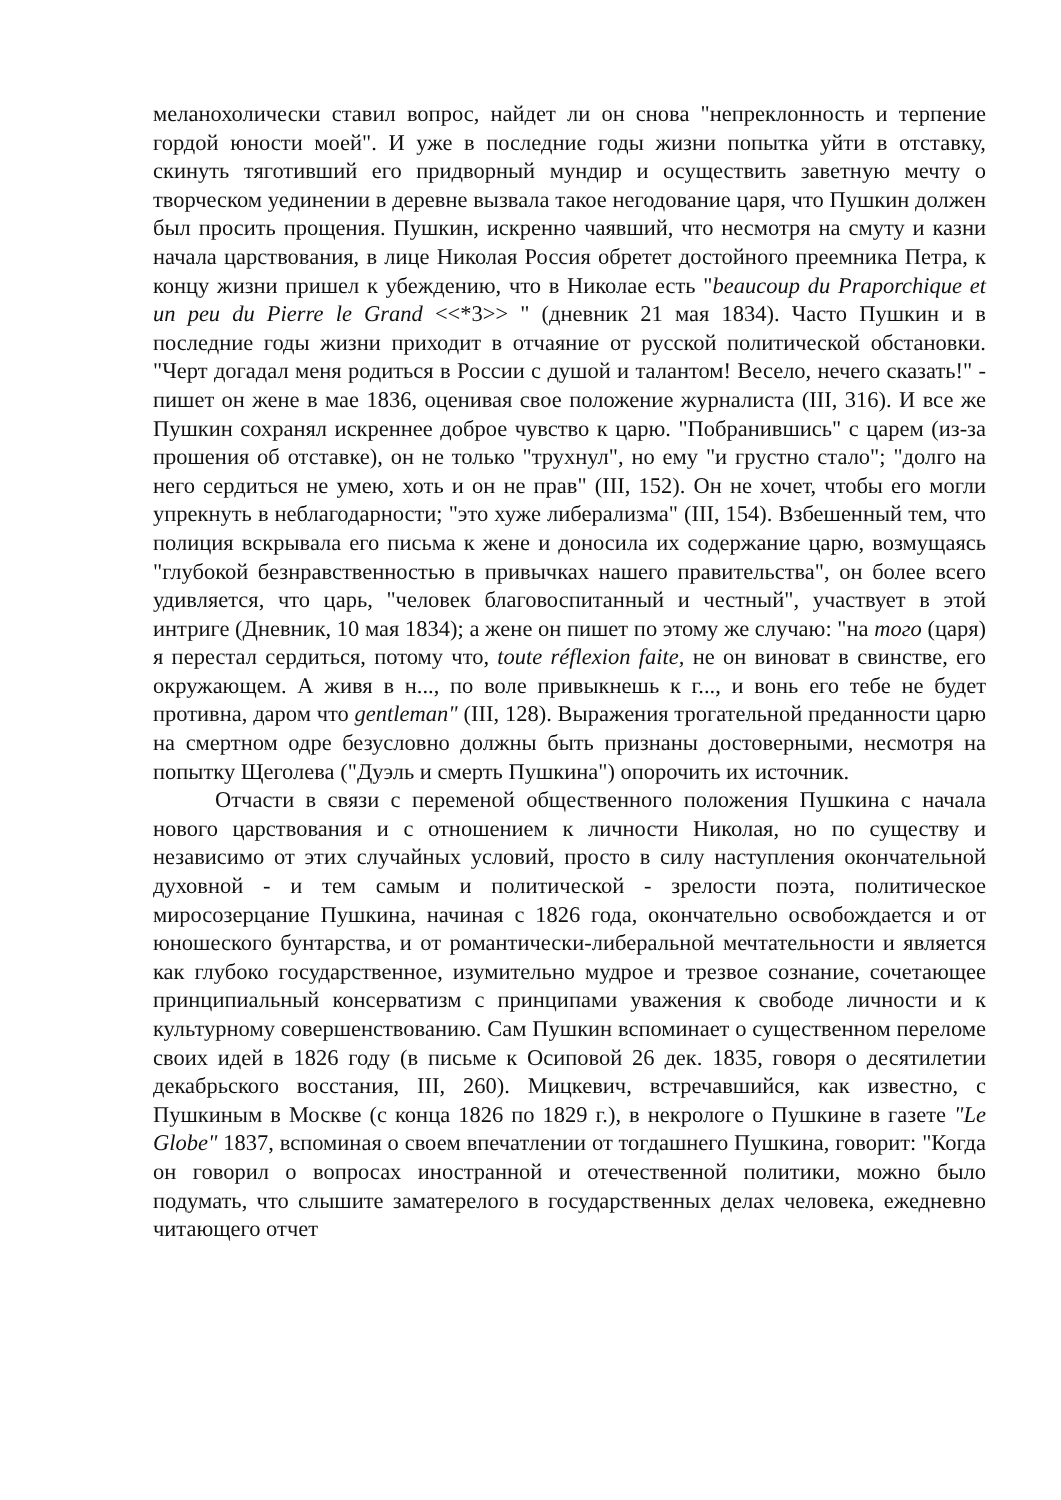меланохолически ставил вопрос, найдет ли он снова "непреклонность и терпение гордой юности моей". И уже в последние годы жизни попытка уйти в отставку, скинуть тяготивший его придворный мундир и осуществить заветную мечту о творческом уединении в деревне вызвала такое негодование царя, что Пушкин должен был просить прощения. Пушкин, искренно чаявший, что несмотря на смуту и казни начала царствования, в лице Николая Россия обретет достойного преемника Петра, к концу жизни пришел к убеждению, что в Николае есть "beaucoup du Praporchique et un peu du Pierre le Grand <<*3>> " (дневник 21 мая 1834). Часто Пушкин и в последние годы жизни приходит в отчаяние от русской политической обстановки. "Черт догадал меня родиться в России с душой и талантом! Весело, нечего сказать!" - пишет он жене в мае 1836, оценивая свое положение журналиста (III, 316). И все же Пушкин сохранял искреннее доброе чувство к царю. "Побранившись" с царем (из-за прошения об отставке), он не только "трухнул", но ему "и грустно стало"; "долго на него сердиться не умею, хоть и он не прав" (III, 152). Он не хочет, чтобы его могли упрекнуть в неблагодарности; "это хуже либерализма" (III, 154). Взбешенный тем, что полиция вскрывала его письма к жене и доносила их содержание царю, возмущаясь "глубокой безнравственностью в привычках нашего правительства", он более всего удивляется, что царь, "человек благовоспитанный и честный", участвует в этой интриге (Дневник, 10 мая 1834); а жене он пишет по этому же случаю: "на того (царя) я перестал сердиться, потому что, toute réflexion faite, не он виноват в свинстве, его окружающем. А живя в н..., по воле привыкнешь к г..., и вонь его тебе не будет противна, даром что gentleman" (III, 128). Выражения трогательной преданности царю на смертном одре безусловно должны быть признаны достоверными, несмотря на попытку Щеголева ("Дуэль и смерть Пушкина") опорочить их источник.
Отчасти в связи с переменой общественного положения Пушкина с начала нового царствования и с отношением к личности Николая, но по существу и независимо от этих случайных условий, просто в силу наступления окончательной духовной - и тем самым и политической - зрелости поэта, политическое миросозерцание Пушкина, начиная с 1826 года, окончательно освобождается и от юношеского бунтарства, и от романтически-либеральной мечтательности и является как глубоко государственное, изумительно мудрое и трезвое сознание, сочетающее принципиальный консерватизм с принципами уважения к свободе личности и к культурному совершенствованию. Сам Пушкин вспоминает о существенном переломе своих идей в 1826 году (в письме к Осиповой 26 дек. 1835, говоря о десятилетии декабрьского восстания, III, 260). Мицкевич, встречавшийся, как известно, с Пушкиным в Москве (с конца 1826 по 1829 г.), в некрологе о Пушкине в газете "Le Globe" 1837, вспоминая о своем впечатлении от тогдашнего Пушкина, говорит: "Когда он говорил о вопросах иностранной и отечественной политики, можно было подумать, что слышите заматерелого в государственных делах человека, ежедневно читающего отчет